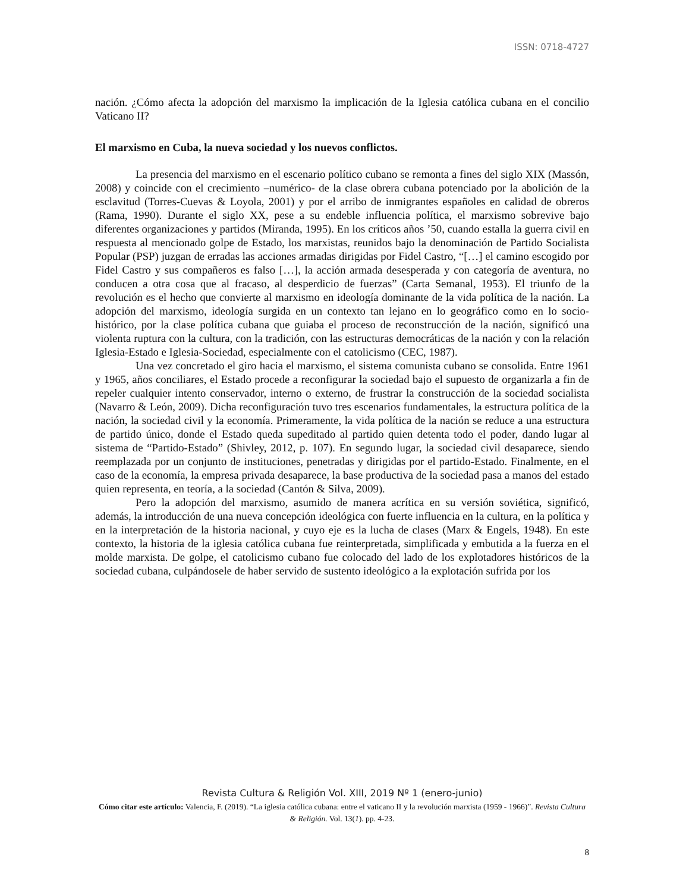ISSN: 0718-4727
nación. ¿Cómo afecta la adopción del marxismo la implicación de la Iglesia católica cubana en el concilio Vaticano II?
El marxismo en Cuba, la nueva sociedad y los nuevos conflictos.
La presencia del marxismo en el escenario político cubano se remonta a fines del siglo XIX (Massón, 2008) y coincide con el crecimiento –numérico- de la clase obrera cubana potenciado por la abolición de la esclavitud (Torres-Cuevas & Loyola, 2001) y por el arribo de inmigrantes españoles en calidad de obreros (Rama, 1990). Durante el siglo XX, pese a su endeble influencia política, el marxismo sobrevive bajo diferentes organizaciones y partidos (Miranda, 1995). En los críticos años ’50, cuando estalla la guerra civil en respuesta al mencionado golpe de Estado, los marxistas, reunidos bajo la denominación de Partido Socialista Popular (PSP) juzgan de erradas las acciones armadas dirigidas por Fidel Castro, “[…] el camino escogido por Fidel Castro y sus compañeros es falso […], la acción armada desesperada y con categoría de aventura, no conducen a otra cosa que al fracaso, al desperdicio de fuerzas” (Carta Semanal, 1953). El triunfo de la revolución es el hecho que convierte al marxismo en ideología dominante de la vida política de la nación. La adopción del marxismo, ideología surgida en un contexto tan lejano en lo geográfico como en lo socio-histórico, por la clase política cubana que guiaba el proceso de reconstrucción de la nación, significó una violenta ruptura con la cultura, con la tradición, con las estructuras democráticas de la nación y con la relación Iglesia-Estado e Iglesia-Sociedad, especialmente con el catolicismo (CEC, 1987).
Una vez concretado el giro hacia el marxismo, el sistema comunista cubano se consolida. Entre 1961 y 1965, años conciliares, el Estado procede a reconfigurar la sociedad bajo el supuesto de organizarla a fin de repeler cualquier intento conservador, interno o externo, de frustrar la construcción de la sociedad socialista (Navarro & León, 2009). Dicha reconfiguración tuvo tres escenarios fundamentales, la estructura política de la nación, la sociedad civil y la economía. Primeramente, la vida política de la nación se reduce a una estructura de partido único, donde el Estado queda supeditado al partido quien detenta todo el poder, dando lugar al sistema de “Partido-Estado” (Shivley, 2012, p. 107). En segundo lugar, la sociedad civil desaparece, siendo reemplazada por un conjunto de instituciones, penetradas y dirigidas por el partido-Estado. Finalmente, en el caso de la economía, la empresa privada desaparece, la base productiva de la sociedad pasa a manos del estado quien representa, en teoría, a la sociedad (Cantón & Silva, 2009).
Pero la adopción del marxismo, asumido de manera acrítica en su versión soviética, significó, además, la introducción de una nueva concepción ideológica con fuerte influencia en la cultura, en la política y en la interpretación de la historia nacional, y cuyo eje es la lucha de clases (Marx & Engels, 1948). En este contexto, la historia de la iglesia católica cubana fue reinterpretada, simplificada y embutida a la fuerza en el molde marxista. De golpe, el catolicismo cubano fue colocado del lado de los explotadores históricos de la sociedad cubana, culpándosele de haber servido de sustento ideológico a la explotación sufrida por los
Revista Cultura & Religión Vol. XIII, 2019 Nº 1 (enero-junio)
Cómo citar este artículo: Valencia, F. (2019). “La iglesia católica cubana: entre el vaticano II y la revolución marxista (1959 - 1966)”. Revista Cultura & Religión. Vol. 13(1). pp. 4-23.
8